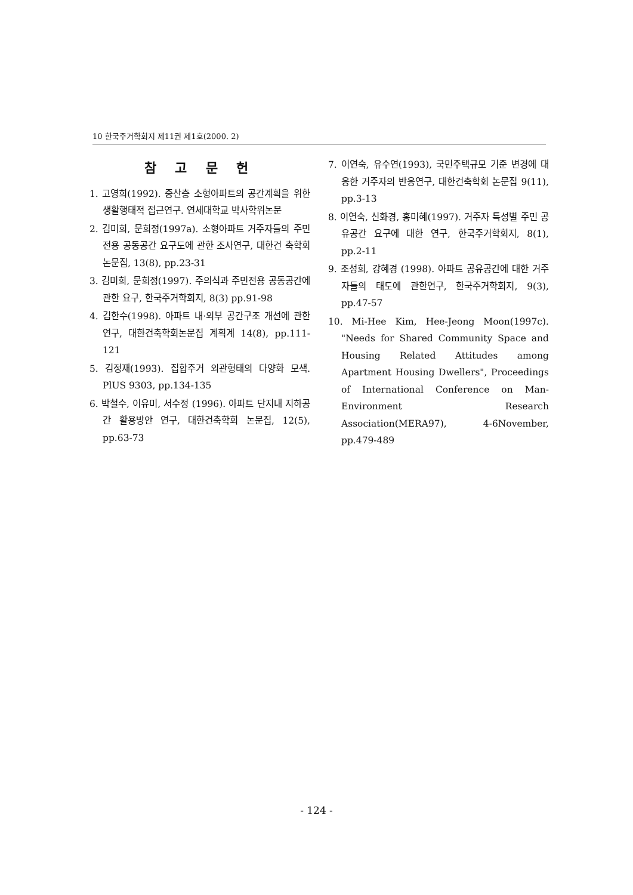10 한국주거학회지 제11권 제1호(2000. 2)
참 고 문 헌
1. 고영희(1992). 중산층 소형아파트의 공간계획을 위한 생활행태적 접근연구. 연세대학교 박사학위논문
2. 김미희, 문희정(1997a). 소형아파트 거주자들의 주민전용 공동공간 요구도에 관한 조사연구, 대한건 축학회논문집, 13(8), pp.23-31
3. 김미희, 문희정(1997). 주의식과 주민전용 공동공간에 관한 요구, 한국주거학회지, 8(3) pp.91-98
4. 김한수(1998). 아파트 내·외부 공간구조 개선에 관한 연구, 대한건축학회논문집 계획계 14(8), pp.111-121
5. 김정재(1993). 집합주거 외관형태의 다양화 모색. PlUS 9303, pp.134-135
6. 박철수, 이유미, 서수정 (1996). 아파트 단지내 지하공간 활용방안 연구, 대한건축학회 논문집, 12(5), pp.63-73
7. 이연숙, 유수연(1993), 국민주택규모 기준 변경에 대응한 거주자의 반응연구, 대한건축학회 논문집 9(11), pp.3-13
8. 이연숙, 신화경, 홍미혜(1997). 거주자 특성별 주민 공유공간 요구에 대한 연구, 한국주거학회지, 8(1), pp.2-11
9. 조성희, 강혜경 (1998). 아파트 공유공간에 대한 거주자들의 태도에 관한연구, 한국주거학회지, 9(3), pp.47-57
10. Mi-Hee Kim, Hee-Jeong Moon(1997c). "Needs for Shared Community Space and Housing Related Attitudes among Apartment Housing Dwellers", Proceedings of International Conference on Man-Environment Research Association(MERA97), 4-6November, pp.479-489
- 124 -